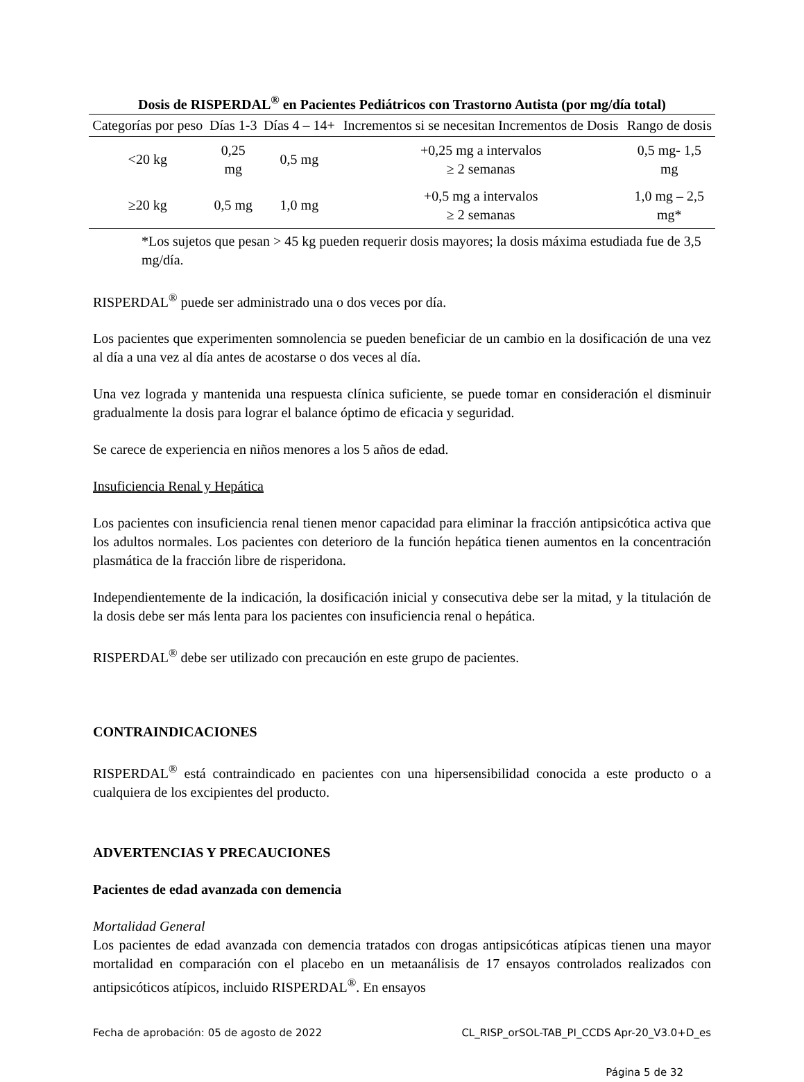Dosis de RISPERDAL<sup>®</sup> en Pacientes Pediátricos con Trastorno Autista (por mg/día total)
| Categorías por peso | Días 1-3 | Días 4 – 14+ | Incrementos si se necesitan Incrementos de Dosis | Rango de dosis |
| --- | --- | --- | --- | --- |
| <20 kg | 0,25 mg | 0,5 mg | +0,25 mg a intervalos ≥ 2 semanas | 0,5 mg- 1,5 mg |
| ≥20 kg | 0,5 mg | 1,0 mg | +0,5 mg a intervalos ≥ 2 semanas | 1,0 mg – 2,5 mg* |
*Los sujetos que pesan > 45 kg pueden requerir dosis mayores; la dosis máxima estudiada fue de 3,5 mg/día.
RISPERDAL<sup>®</sup> puede ser administrado una o dos veces por día.
Los pacientes que experimenten somnolencia se pueden beneficiar de un cambio en la dosificación de una vez al día a una vez al día antes de acostarse o dos veces al día.
Una vez lograda y mantenida una respuesta clínica suficiente, se puede tomar en consideración el disminuir gradualmente la dosis para lograr el balance óptimo de eficacia y seguridad.
Se carece de experiencia en niños menores a los 5 años de edad.
Insuficiencia Renal y Hepática
Los pacientes con insuficiencia renal tienen menor capacidad para eliminar la fracción antipsicótica activa que los adultos normales. Los pacientes con deterioro de la función hepática tienen aumentos en la concentración plasmática de la fracción libre de risperidona.
Independientemente de la indicación, la dosificación inicial y consecutiva debe ser la mitad, y la titulación de la dosis debe ser más lenta para los pacientes con insuficiencia renal o hepática.
RISPERDAL<sup>®</sup> debe ser utilizado con precaución en este grupo de pacientes.
CONTRAINDICACIONES
RISPERDAL<sup>®</sup> está contraindicado en pacientes con una hipersensibilidad conocida a este producto o a cualquiera de los excipientes del producto.
ADVERTENCIAS Y PRECAUCIONES
Pacientes de edad avanzada con demencia
Mortalidad General
Los pacientes de edad avanzada con demencia tratados con drogas antipsicóticas atípicas tienen una mayor mortalidad en comparación con el placebo en un metaanálisis de 17 ensayos controlados realizados con antipsicóticos atípicos, incluido RISPERDAL<sup>®</sup>. En ensayos
Fecha de aprobación: 05 de agosto de 2022 CL_RISP_orSOL-TAB_PI_CCDS Apr-20_V3.0+D_es
Página 5 de 32